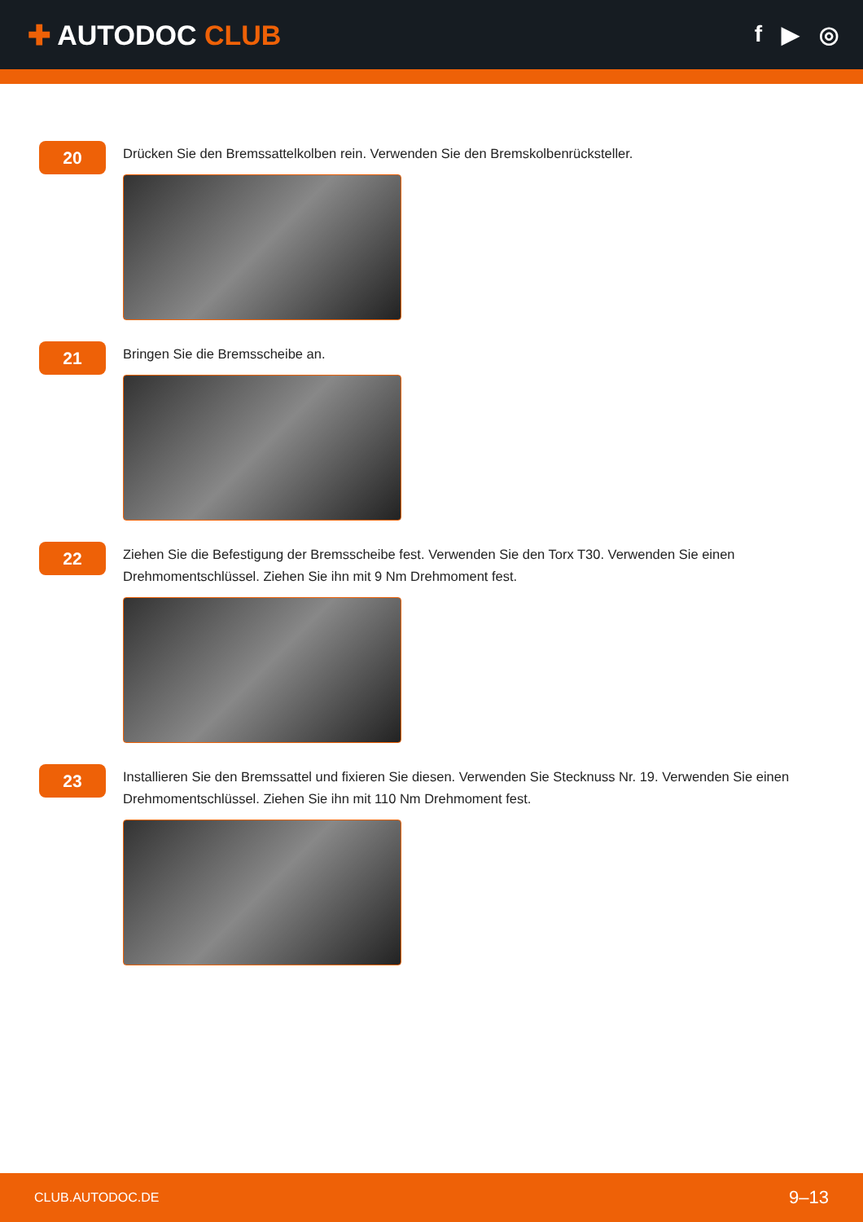✚ AUTODOC CLUB
f ▶ ◎
20
Drücken Sie den Bremssattelkolben rein. Verwenden Sie den Bremskolbenrücksteller.
21
Bringen Sie die Bremsscheibe an.
22
Ziehen Sie die Befestigung der Bremsscheibe fest. Verwenden Sie den Torx T30. Verwenden Sie einen Drehmomentschlüssel. Ziehen Sie ihn mit 9 Nm Drehmoment fest.
23
Installieren Sie den Bremssattel und fixieren Sie diesen. Verwenden Sie Stecknuss Nr. 19. Verwenden Sie einen Drehmomentschlüssel. Ziehen Sie ihn mit 110 Nm Drehmoment fest.
CLUB.AUTODOC.DE 9–13